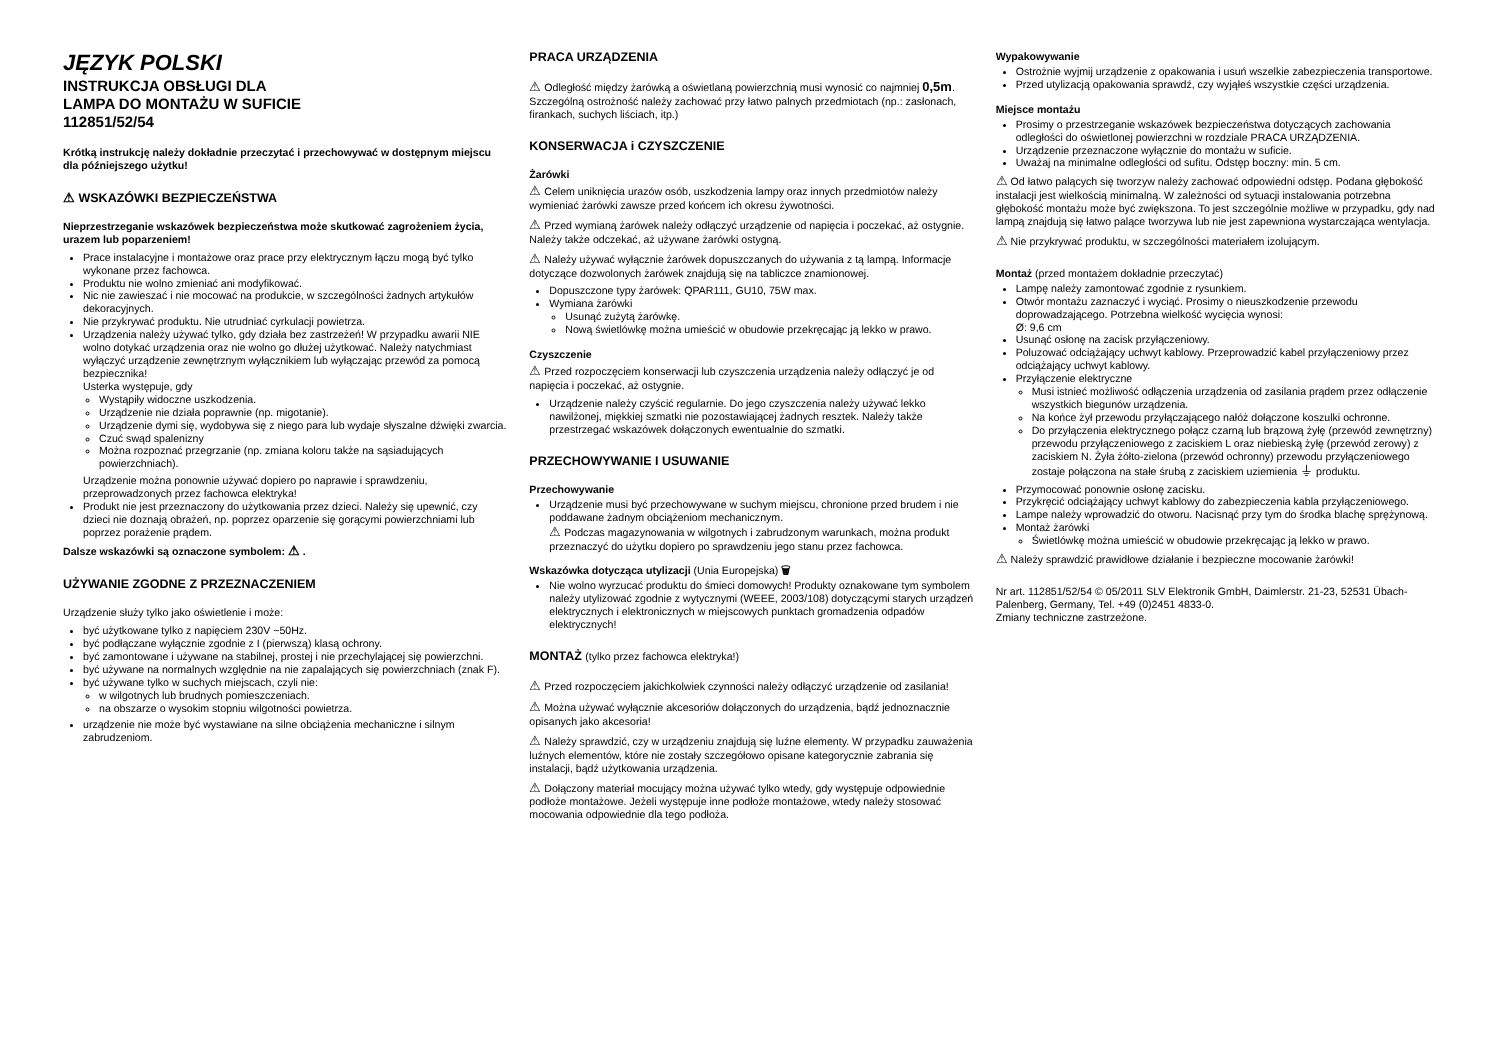JĘZYK POLSKI
INSTRUKCJA OBSŁUGI DLA
LAMPA DO MONTAŻU W SUFICIE
112851/52/54
Krótką instrukcję należy dokładnie przeczytać i przechowywać w dostępnym miejscu dla późniejszego użytku!
⚠ WSKAZÓWKI BEZPIECZEŃSTWA
Nieprzestrzeganie wskazówek bezpieczeństwa może skutkować zagrożeniem życia, urazem lub poparzeniem!
Prace instalacyjne i montażowe oraz prace przy elektrycznym łączu mogą być tylko wykonane przez fachowca.
Produktu nie wolno zmieniać ani modyfikować.
Nic nie zawieszać i nie mocować na produkcie, w szczególności żadnych artykułów dekoracyjnych.
Nie przykrywać produktu. Nie utrudniać cyrkulacji powietrza.
Urządzenia należy używać tylko, gdy działa bez zastrzeżeń! W przypadku awarii NIE wolno dotykać urządzenia oraz nie wolno go dłużej użytkować. Należy natychmiast wyłączyć urządzenie zewnętrznym wyłącznikiem lub wyłączając przewód za pomocą bezpiecznika!
Usterka występuje, gdy
Wystąpiły widoczne uszkodzenia.
Urządzenie nie działa poprawnie (np. migotanie).
Urządzenie dymi się, wydobywa się z niego para lub wydaje słyszalne dźwięki zwarcia.
Czuć swąd spalenizny
Można rozpoznać przegrzanie (np. zmiana koloru także na sąsiadujących powierzchniach).
Urządzenie można ponownie używać dopiero po naprawie i sprawdzeniu, przeprowadzonych przez fachowca elektryka!
Produkt nie jest przeznaczony do użytkowania przez dzieci. Należy się upewnić, czy dzieci nie doznają obrażeń, np. poprzez oparzenie się gorącymi powierzchniami lub poprzez porażenie prądem.
Dalsze wskazówki są oznaczone symbolem: ⚠ .
UŻYWANIE ZGODNE Z PRZEZNACZENIEM
Urządzenie służy tylko jako oświetlenie i może:
być użytkowane tylko z napięciem 230V ~50Hz.
być podłączane wyłącznie zgodnie z I (pierwszą) klasą ochrony.
być zamontowane i używane na stabilnej, prostej i nie przechylającej się powierzchni.
być używane na normalnych względnie na nie zapalających się powierzchniach (znak F).
być używane tylko w suchych miejscach, czyli nie:
w wilgotnych lub brudnych pomieszczeniach.
na obszarze o wysokim stopniu wilgotności powietrza.
urządzenie nie może być wystawiane na silne obciążenia mechaniczne i silnym zabrudzeniom.
PRACA URZĄDZENIA
⚠ Odległość między żarówką a oświetlaną powierzchnią musi wynosić co najmniej 0,5m. Szczególną ostrożność należy zachować przy łatwo palnych przedmiotach (np.: zasłonach, firankach, suchych liściach, itp.)
KONSERWACJA i CZYSZCZENIE
Żarówki
⚠ Celem uniknięcia urazów osób, uszkodzenia lampy oraz innych przedmiotów należy wymieniać żarówki zawsze przed końcem ich okresu żywotności.
⚠ Przed wymianą żarówek należy odłączyć urządzenie od napięcia i poczekać, aż ostygnie. Należy także odczekać, aż używane żarówki ostygną.
⚠ Należy używać wyłącznie żarówek dopuszczanych do używania z tą lampą. Informacje dotyczące dozwolonych żarówek znajdują się na tabliczce znamionowej.
Dopuszczone typy żarówek: QPAR111, GU10, 75W max.
Wymiana żarówki
Usunąć zużytą żarówkę.
Nową świetlówkę można umieścić w obudowie przekręcając ją lekko w prawo.
Czyszczenie
⚠ Przed rozpoczęciem konserwacji lub czyszczenia urządzenia należy odłączyć je od napięcia i poczekać, aż ostygnie.
Urządzenie należy czyścić regularnie. Do jego czyszczenia należy używać lekko nawilżonej, miękkiej szmatki nie pozostawiającej żadnych resztek. Należy także przestrzegać wskazówek dołączonych ewentualnie do szmatki.
PRZECHOWYWANIE I USUWANIE
Przechowywanie
Urządzenie musi być przechowywane w suchym miejscu, chronione przed brudem i nie poddawane żadnym obciążeniom mechanicznym.
⚠ Podczas magazynowania w wilgotnych i zabrudzonym warunkach, można produkt przeznaczyć do użytku dopiero po sprawdzeniu jego stanu przez fachowca.
Wskazówka dotycząca utylizacji (Unia Europejska) 🗑
Nie wolno wyrzucać produktu do śmieci domowych! Produkty oznakowane tym symbolem należy utylizować zgodnie z wytycznymi (WEEE, 2003/108) dotyczącymi starych urządzeń elektrycznych i elektronicznych w miejscowych punktach gromadzenia odpadów elektrycznych!
MONTAŻ (tylko przez fachowca elektryka!)
⚠ Przed rozpoczęciem jakichkolwiek czynności należy odłączyć urządzenie od zasilania!
⚠ Można używać wyłącznie akcesoriów dołączonych do urządzenia, bądź jednoznacznie opisanych jako akcesoria!
⚠ Należy sprawdzić, czy w urządzeniu znajdują się luźne elementy. W przypadku zauważenia luźnych elementów, które nie zostały szczegółowo opisane kategorycznie zabrania się instalacji, bądź użytkowania urządzenia.
⚠ Dołączony materiał mocujący można używać tylko wtedy, gdy występuje odpowiednie podłoże montażowe. Jeżeli występuje inne podłoże montażowe, wtedy należy stosować mocowania odpowiednie dla tego podłoża.
Wypakowywanie
Ostrożnie wyjmij urządzenie z opakowania i usuń wszelkie zabezpieczenia transportowe.
Przed utylizacją opakowania sprawdź, czy wyjąłeś wszystkie części urządzenia.
Miejsce montażu
Prosimy o przestrzeganie wskazówek bezpieczeństwa dotyczących zachowania odległości do oświetlonej powierzchni w rozdziale PRACA URZĄDZENIA.
Urządzenie przeznaczone wyłącznie do montażu w suficie.
Uważaj na minimalne odległości od sufitu. Odstęp boczny: min. 5 cm.
⚠ Od łatwo palących się tworzyw należy zachować odpowiedni odstęp. Podana głębokość instalacji jest wielkością minimalną. W zależności od sytuacji instalowania potrzebna głębokość montażu może być zwiększona. To jest szczególnie możliwe w przypadku, gdy nad lampą znajdują się łatwo palące tworzywa lub nie jest zapewniona wystarczająca wentylacja.
⚠ Nie przykrywać produktu, w szczególności materiałem izolującym.
Montaż (przed montażem dokładnie przeczytać)
Lampę należy zamontować zgodnie z rysunkiem.
Otwór montażu zaznaczyć i wyciąć. Prosimy o nieuszkodzenie przewodu doprowadzającego. Potrzebna wielkość wycięcia wynosi:
Ø: 9,6 cm
Usunąć osłonę na zacisk przyłączeniowy.
Poluzować odciążający uchwyt kablowy. Przeprowadzić kabel przyłączeniowy przez odciążający uchwyt kablowy.
Przyłączenie elektryczne
Musi istnieć możliwość odłączenia urządzenia od zasilania prądem przez odłączenie wszystkich biegunów urządzenia.
Na końce żył przewodu przyłączającego nałóż dołączone koszulki ochronne.
Do przyłączenia elektrycznego połącz czarną lub brązową żyłę (przewód zewnętrzny) przewodu przyłączeniowego z zaciskiem L oraz niebieską żyłę (przewód zerowy) z zaciskiem N. Żyła żółto-zielona (przewód ochronny) przewodu przyłączeniowego zostaje połączona na stałe śrubą z zaciskiem uziemienia ⏚ produktu.
Przymocować ponownie osłonę zacisku.
Przykręcić odciążający uchwyt kablowy do zabezpieczenia kabla przyłączeniowego.
Lampe należy wprowadzić do otworu. Nacisnąć przy tym do środka blachę sprężynową.
Montaż żarówki
Świetlówkę można umieścić w obudowie przekręcając ją lekko w prawo.
⚠ Należy sprawdzić prawidłowe działanie i bezpieczne mocowanie żarówki!
Nr art. 112851/52/54 © 05/2011 SLV Elektronik GmbH, Daimlerstr. 21-23, 52531 Übach-Palenberg, Germany, Tel. +49 (0)2451 4833-0.
Zmiany techniczne zastrzeżone.